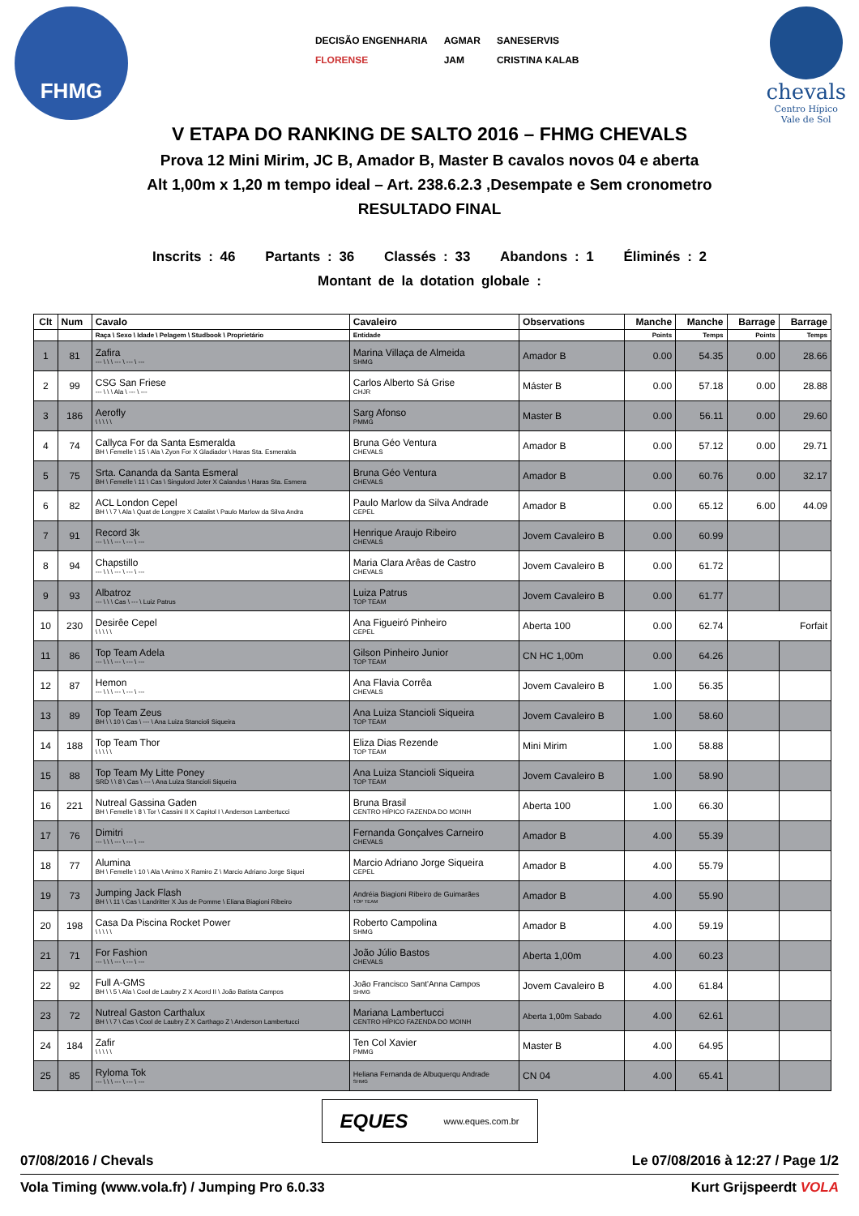FHMG
DECISÃO ENGENHARIA
AGMAR
SANESERVIS
FLORENSE
JAM
CRISTINA KALAB
chevals
Centro Hípico
Vale de Sol
V ETAPA DO RANKING DE SALTO 2016 – FHMG CHEVALS
Prova 12 Mini Mirim, JC B, Amador B, Master B cavalos novos 04 e aberta
Alt 1,00m x 1,20 m tempo ideal – Art. 238.6.2.3 ,Desempate e Sem cronometro
RESULTADO FINAL
Inscrits : 46 Partants : 36 Classés : 33 Abandons : 1 Éliminés : 2
Montant de la dotation globale :
| Clt | Num | Cavalo | Cavaleiro | Observations | Manche | Manche | Barrage | Barrage |
| --- | --- | --- | --- | --- | --- | --- | --- | --- |
| | | Raça \ Sexo \ Idade \ Pelagem \ Studbook \ Proprietário | Entidade | | Points | Temps | Points | Temps |
| 1 | 81 | Zafira --- \ \ \ --- \ --- \ --- | Marina Villaça de Almeida SHMG | Amador B | 0.00 | 54.35 | 0.00 | 28.66 |
| 2 | 99 | CSG San Friese --- \ \ \ Ala \ --- \ --- | Carlos Alberto Sá Grise CHJR | Máster B | 0.00 | 57.18 | 0.00 | 28.88 |
| 3 | 186 | Aerofly \ \ \ \ \ | Sarg Afonso PMMG | Master B | 0.00 | 56.11 | 0.00 | 29.60 |
| 4 | 74 | Callyca For da Santa Esmeralda BH \ Femelle \ 15 \ Ala \ Zyon For X Gladiador \ Haras Sta. Esmeralda | Bruna Géo Ventura CHEVALS | Amador B | 0.00 | 57.12 | 0.00 | 29.71 |
| 5 | 75 | Srta. Cananda da Santa Esmeral BH \ Femelle \ 11 \ Cas \ Singulord Joter X Calandus \ Haras Sta. Esmera | Bruna Géo Ventura CHEVALS | Amador B | 0.00 | 60.76 | 0.00 | 32.17 |
| 6 | 82 | ACL London Cepel BH \ \ 7 \ Ala \ Quat de Longpre X Catalist \ Paulo Marlow da Silva Andra | Paulo Marlow da Silva Andrade CEPEL | Amador B | 0.00 | 65.12 | 6.00 | 44.09 |
| 7 | 91 | Record 3k --- \ \ \ --- \ --- \ --- | Henrique Araujo Ribeiro CHEVALS | Jovem Cavaleiro B | 0.00 | 60.99 | | |
| 8 | 94 | Chapstillo --- \ \ \ --- \ --- \ --- | Maria Clara Arêas de Castro CHEVALS | Jovem Cavaleiro B | 0.00 | 61.72 | | |
| 9 | 93 | Albatroz --- \ \ \ Cas \ --- \ Luiz Patrus | Luiza Patrus TOP TEAM | Jovem Cavaleiro B | 0.00 | 61.77 | | |
| 10 | 230 | Desirêe Cepel \ \ \ \ \ | Ana Figueiró Pinheiro CEPEL | Aberta 100 | 0.00 | 62.74 | Forfait | |
| 11 | 86 | Top Team Adela --- \ \ \ --- \ --- \ --- | Gilson Pinheiro Junior TOP TEAM | CN HC 1,00m | 0.00 | 64.26 | | |
| 12 | 87 | Hemon --- \ \ \ --- \ --- \ --- | Ana Flavia Corrêa CHEVALS | Jovem Cavaleiro B | 1.00 | 56.35 | | |
| 13 | 89 | Top Team Zeus BH \ \ 10 \ Cas \ --- \ Ana Luiza Stancioli Siqueira | Ana Luiza Stancioli Siqueira TOP TEAM | Jovem Cavaleiro B | 1.00 | 58.60 | | |
| 14 | 188 | Top Team Thor \ \ \ \ \ | Eliza Dias Rezende TOP TEAM | Mini Mirim | 1.00 | 58.88 | | |
| 15 | 88 | Top Team My Litte Poney SRD \ \ 8 \ Cas \ --- \ Ana Luiza Stancioli Siqueira | Ana Luiza Stancioli Siqueira TOP TEAM | Jovem Cavaleiro B | 1.00 | 58.90 | | |
| 16 | 221 | Nutreal Gassina Gaden BH \ Femelle \ 8 \ Tor \ Cassini II X Capitol I \ Anderson Lambertucci | Bruna Brasil CENTRO HÍPICO FAZENDA DO MOINH | Aberta 100 | 1.00 | 66.30 | | |
| 17 | 76 | Dimitri --- \ \ \ --- \ --- \ --- | Fernanda Gonçalves Carneiro CHEVALS | Amador B | 4.00 | 55.39 | | |
| 18 | 77 | Alumina BH \ Femelle \ 10 \ Ala \ Animo X Ramiro Z \ Marcio Adriano Jorge Siquei | Marcio Adriano Jorge Siqueira CEPEL | Amador B | 4.00 | 55.79 | | |
| 19 | 73 | Jumping Jack Flash BH \ \ 11 \ Cas \ Landritter X Jus de Pomme \ Eliana Biagioni Ribeiro | Andréia Biagioni Ribeiro de Guimarães TOP TEAM | Amador B | 4.00 | 55.90 | | |
| 20 | 198 | Casa Da Piscina Rocket Power \ \ \ \ \ | Roberto Campolina SHMG | Amador B | 4.00 | 59.19 | | |
| 21 | 71 | For Fashion --- \ \ \ --- \ --- \ --- | João Júlio Bastos CHEVALS | Aberta 1,00m | 4.00 | 60.23 | | |
| 22 | 92 | Full A-GMS BH \ \ 5 \ Ala \ Cool de Laubry Z X Acord II \ João Batista Campos | João Francisco Sant'Anna Campos SHMG | Jovem Cavaleiro B | 4.00 | 61.84 | | |
| 23 | 72 | Nutreal Gaston Carthalux BH \ \ 7 \ Cas \ Cool de Laubry Z X Carthago Z \ Anderson Lambertucci | Mariana Lambertucci CENTRO HÍPICO FAZENDA DO MOINH | Aberta 1,00m Sabado | 4.00 | 62.61 | | |
| 24 | 184 | Zafir \ \ \ \ \ | Ten Col Xavier PMMG | Master B | 4.00 | 64.95 | | |
| 25 | 85 | Ryloma Tok --- \ \ \ --- \ --- \ --- | Heliana Fernanda de Albuquerqu Andrade SHMG | CN 04 | 4.00 | 65.41 | | |
EQUES www.eques.com.br
07/08/2016 / Chevals Le 07/08/2016 à 12:27 / Page 1/2
Vola Timing (www.vola.fr) / Jumping Pro 6.0.33 Kurt Grijspeerdt VOLA